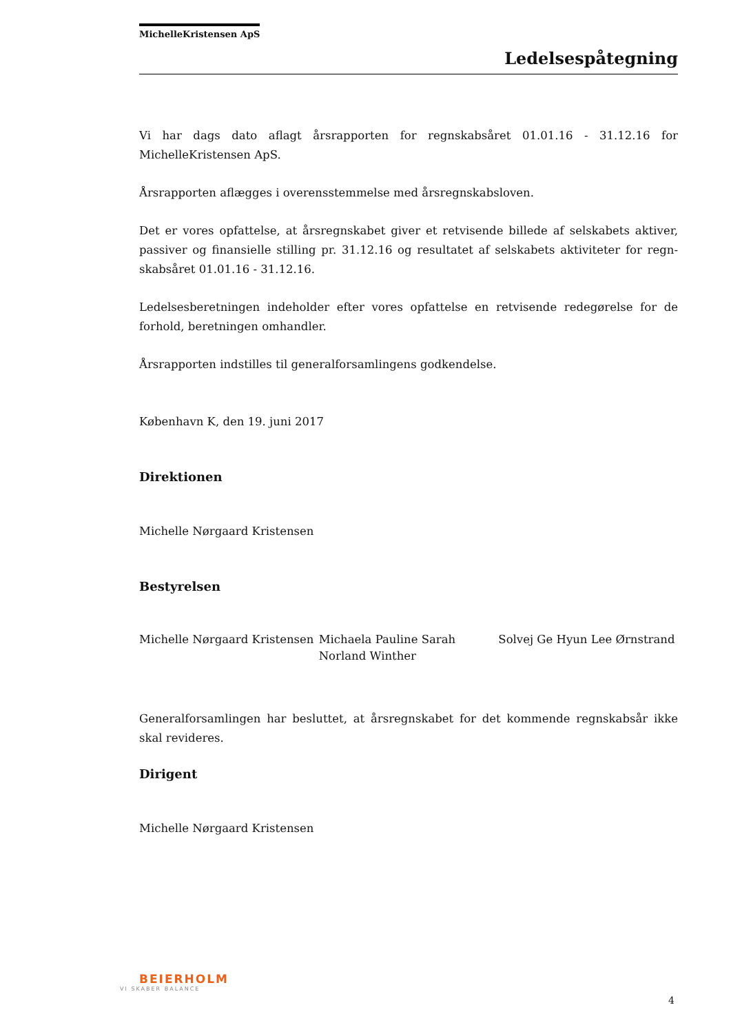MichelleKristensen ApS
Ledelsespåtegning
Vi har dags dato aflagt årsrapporten for regnskabsåret 01.01.16 - 31.12.16 for MichelleKristensen ApS.
Årsrapporten aflægges i overensstemmelse med årsregnskabsloven.
Det er vores opfattelse, at årsregnskabet giver et retvisende billede af selskabets aktiver, passiver og finansielle stilling pr. 31.12.16 og resultatet af selskabets aktiviteter for regn-skabsåret 01.01.16 - 31.12.16.
Ledelsesberetningen indeholder efter vores opfattelse en retvisende redegørelse for de forhold, beretningen omhandler.
Årsrapporten indstilles til generalforsamlingens godkendelse.
København K, den 19. juni 2017
Direktionen
Michelle Nørgaard Kristensen
Bestyrelsen
Michelle Nørgaard Kristensen
Michaela Pauline Sarah Norland Winther
Solvej Ge Hyun Lee Ørnstrand
Generalforsamlingen har besluttet, at årsregnskabet for det kommende regnskabsår ikke skal revideres.
Dirigent
Michelle Nørgaard Kristensen
BEIERHOLM
VI SKABER BALANCE
4